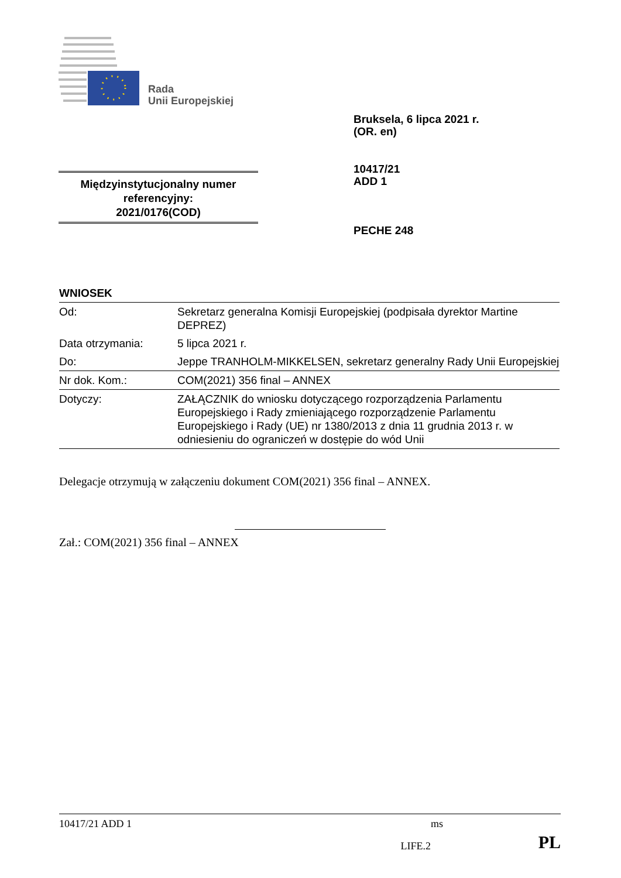Rada
Unii Europejskiej
Bruksela, 6 lipca 2021 r.
(OR. en)
Międzyinstytucjonalny numer referencyjny:
2021/0176(COD)
10417/21
ADD 1
PECHE 248
WNIOSEK
| Od: | Sekretarz generalna Komisji Europejskiej (podpisała dyrektor Martine DEPREZ) |
| Data otrzymania: | 5 lipca 2021 r. |
| Do: | Jeppe TRANHOLM-MIKKELSEN, sekretarz generalny Rady Unii Europejskiej |
| Nr dok. Kom.: | COM(2021) 356 final – ANNEX |
| Dotyczy: | ZAŁĄCZNIK do wniosku dotyczącego rozporządzenia Parlamentu Europejskiego i Rady zmieniającego rozporządzenie Parlamentu Europejskiego i Rady (UE) nr 1380/2013 z dnia 11 grudnia 2013 r. w odniesieniu do ograniczeń w dostępie do wód Unii |
Delegacje otrzymują w załączeniu dokument COM(2021) 356 final – ANNEX.
Zał.: COM(2021) 356 final – ANNEX
10417/21 ADD 1 ms
LIFE.2 PL